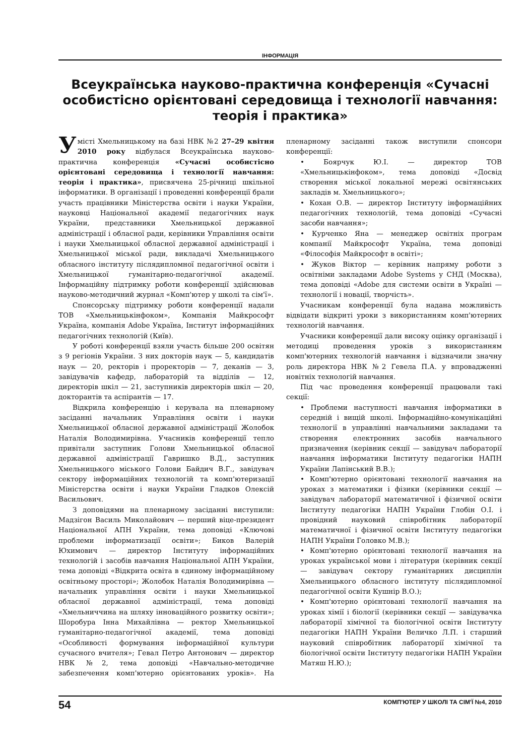ІНФОРМАЦІЯ
Всеукраїнська науково-практична конференція «Сучасні особистісно орієнтовані середовища і технології навчання: теорія і практика»
У місті Хмельницькому на базі НВК №2 27–29 квітня 2010 року відбулася Всеукраїнська науково-практична конференція «Сучасні особистісно орієнтовані середовища і технології навчання: теорія і практика», присвячена 25-річниці шкільної інформатики. В організації і проведенні конференції брали участь працівники Міністерства освіти і науки України, науковці Національної академії педагогічних наук України, представники Хмельницької державної адміністрації і обласної ради, керівники Управління освіти і науки Хмельницької обласної державної адміністрації і Хмельницької міської ради, викладачі Хмельницького обласного інституту післядипломної педагогічної освіти і Хмельницької гуманітарно-педагогічної академії. Інформаційну підтримку роботи конференції здійснював науково-методичний журнал «Комп'ютер у школі та сім'ї».
Спонсорську підтримку роботи конференції надали ТОВ «Хмельницькінфоком», Компанія Майкрософт Україна, компанія Adobe Україна, Інститут інформаційних педагогічних технологій (Київ).
У роботі конференції взяли участь більше 200 освітян з 9 регіонів України. З них докторів наук — 5, кандидатів наук — 20, ректорів і проректорів — 7, деканів — 3, завідувачів кафедр, лабораторій та відділів — 12, директорів шкіл — 21, заступників директорів шкіл — 20, докторантів та аспірантів — 17.
Відкрила конференцію і керувала на пленарному засіданні начальник Управління освіти і науки Хмельницької обласної державної адміністрації Жолобок Наталія Володимирівна. Учасників конференції тепло привітали заступник Голови Хмельницької обласної державної адміністрації Гавришко В.Д., заступник Хмельницького міського Голови Байдич В.Г., завідувач сектору інформаційних технологій та комп'ютеризації Міністерства освіти і науки України Гладков Олексій Васильович.
З доповідями на пленарному засіданні виступили: Мадзігон Василь Миколайович — перший віце-президент Національної АПН України, тема доповіді «Ключові проблеми інформатизації освіти»; Биков Валерій Юхимович — директор Інституту інформаційних технологій і засобів навчання Національної АПН України, тема доповіді «Відкрита освіта в єдиному інформаційному освітньому просторі»; Жолобок Наталія Володимирівна — начальник управління освіти і науки Хмельницької обласної державної адміністрації, тема доповіді «Хмельниччина на шляху інноваційного розвитку освіти»; Шоробура Інна Михайлівна — ректор Хмельницької гуманітарно-педагогічної академії, тема доповіді «Особливості формування інформаційної культури сучасного вчителя»; Гевал Петро Антонович — директор НВК №2, тема доповіді «Навчально-методичне забезпечення комп'ютерно орієнтованих уроків». На пленарному засіданні також виступили спонсори конференції:
• Боярчук Ю.І. — директор ТОВ «Хмельницькінфоком», тема доповіді «Досвід створення міської локальної мережі освітянських закладів м. Хмельницького»;
• Кохан О.В. — директор Інституту інформаційних педагогічних технологій, тема доповіді «Сучасні засоби навчання»;
• Курченко Яна — менеджер освітніх програм компанії Майкрософт Україна, тема доповіді «Філософія Майкрософт в освіті»;
• Жуков Віктор — керівник напряму роботи з освітніми закладами Adobe Systems у СНД (Москва), тема доповіді «Adobe для системи освіти в Україні — технології і новації, творчість».
Учасникам конференції була надана можливість відвідати відкриті уроки з використанням комп'ютерних технологій навчання.
Учасники конференції дали високу оцінку організації і методиці проведення уроків з використанням комп'ютерних технологій навчання і відзначили значну роль директора НВК №2 Гевела П.А. у впровадженні новітніх технологій навчання.
Під час проведення конференції працювали такі секції:
• Проблеми наступності навчання інформатики в середній і вищій школі. Інформаційно-комунікаційні технології в управлінні навчальними закладами та створення електронних засобів навчального призначення (керівник секції — завідувач лабораторії навчання інформатики Інституту педагогіки НАПН України Лапінський В.В.);
• Комп'ютерно орієнтовані технології навчання на уроках з математики і фізики (керівники секції — завідувач лабораторії математичної і фізичної освіти Інституту педагогіки НАПН України Глобін О.І. і провідний науковий співробітник лабораторії математичної і фізичної освіти Інституту педагогіки НАПН України Головко М.В.);
• Комп'ютерно орієнтовані технології навчання на уроках української мови і літератури (керівник секції — завідувач сектору гуманітарних дисциплін Хмельницького обласного інституту післядипломної педагогічної освіти Кушнір В.О.);
• Комп'ютерно орієнтовані технології навчання на уроках хімії і біології (керівники секції — завідувачка лабораторії хімічної та біологічної освіти Інституту педагогіки НАПН України Величко Л.П. і старший науковий співробітник лабораторії хімічної та біологічної освіти Інституту педагогіки НАПН України Матяш Н.Ю.);
54 КОМП'ЮТЕР У ШКОЛІ ТА СІМ'Ї №4, 2010